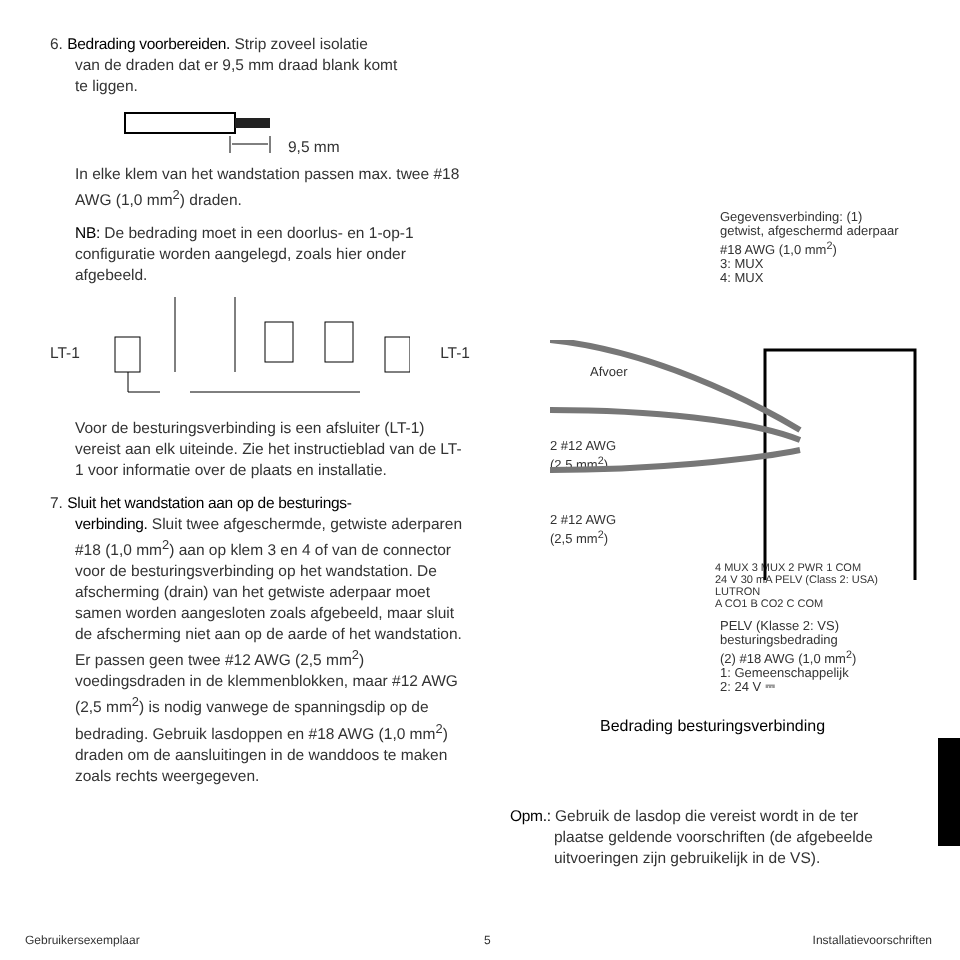6. Bedrading voorbereiden. Strip zoveel isolatie
van de draden dat er 9,5 mm draad blank komt
te liggen.
9,5 mm
In elke klem van het wandstation passen max. twee #18 AWG (1,0 mm<sup>2</sup>) draden.
NB: De bedrading moet in een doorlus- en 1-op-1 configuratie worden aangelegd, zoals hier onder afgebeeld.
LT-1 LT-1
Voor de besturingsverbinding is een afsluiter (LT-1) vereist aan elk uiteinde. Zie het instructieblad van de LT-1 voor informatie over de plaats en installatie.
7. Sluit het wandstation aan op de besturings-
verbinding. Sluit twee afgeschermde, getwiste aderparen #18 (1,0 mm<sup>2</sup>) aan op klem 3 en 4 of van de connector voor de besturingsverbinding op het wandstation. De afscherming (drain) van het getwiste aderpaar moet samen worden aangesloten zoals afgebeeld, maar sluit de afscherming niet aan op de aarde of het wandstation. Er passen geen twee #12 AWG (2,5 mm<sup>2</sup>) voedingsdraden in de klemmenblokken, maar #12 AWG (2,5 mm<sup>2</sup>) is nodig vanwege de spanningsdip op de bedrading. Gebruik lasdoppen en #18 AWG (1,0 mm<sup>2</sup>) draden om de aansluitingen in de wanddoos te maken zoals rechts weergegeven.
Gegevensverbinding: (1)
getwist, afgeschermd aderpaar
#18 AWG (1,0 mm<sup>2</sup>)
3: MUX
4: MUX
Afvoer
2 #12 AWG
(2,5 mm<sup>2</sup>)
2 #12 AWG
(2,5 mm<sup>2</sup>)
4 MUX 3 MUX 2 PWR 1 COM
24 V 30 mA PELV (Class 2: USA)
LUTRON
A CO1 B CO2 C COM
PELV (Klasse 2: VS)
besturingsbedrading
(2) #18 AWG (1,0 mm<sup>2</sup>)
1: Gemeenschappelijk
2: 24 V ⎓
Bedrading besturingsverbinding
Opm.: Gebruik de lasdop die vereist wordt in de ter
plaatse geldende voorschriften (de afgebeelde
uitvoeringen zijn gebruikelijk in de VS).
Gebruikersexemplaar 5 Installatievoorschriften